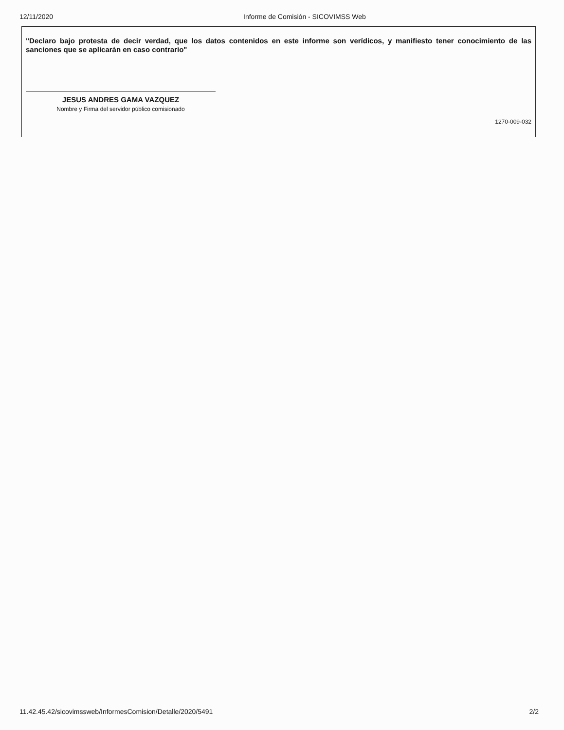12/11/2020 Informe de Comisión - SICOVIMSS Web
"Declaro bajo protesta de decir verdad, que los datos contenidos en este informe son verídicos, y manifiesto tener conocimiento de las sanciones que se aplicarán en caso contrario"
JESUS ANDRES GAMA VAZQUEZ
Nombre y Firma del servidor público comisionado
1270-009-032
11.42.45.42/sicovimssweb/InformesComision/Detalle/2020/5491
2/2